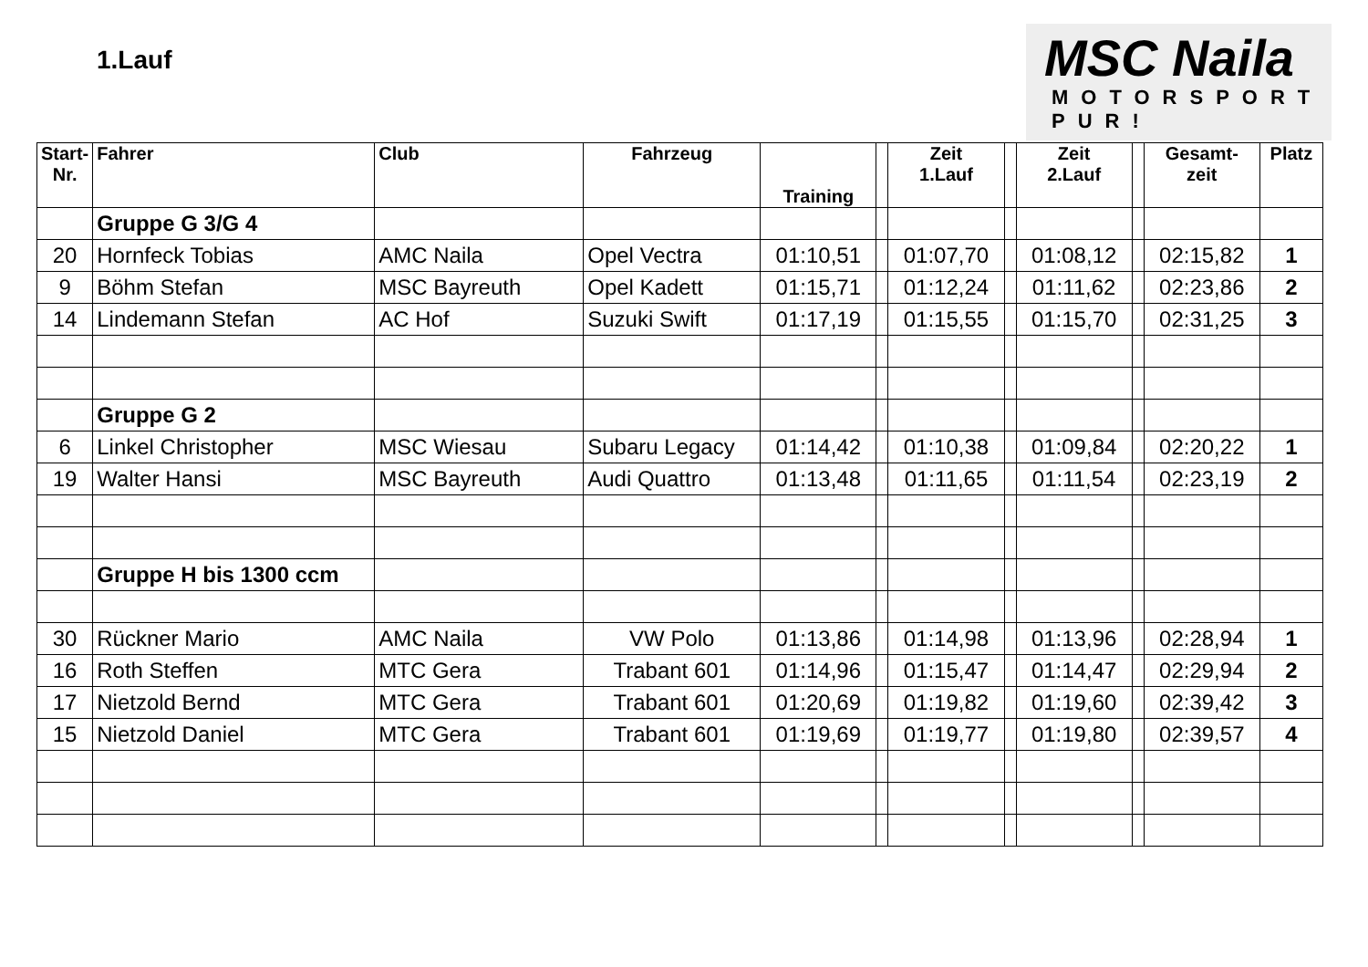1.Lauf
MSC Naila
MOTORSPORT
PUR!
| Start- Nr. | Fahrer | Club | Fahrzeug | Training | | Zeit 1.Lauf | | Zeit 2.Lauf | | Gesamt- zeit | Platz |
| --- | --- | --- | --- | --- | --- | --- | --- | --- | --- | --- | --- |
| | Gruppe G 3/G 4 | | | | | | | | | | |
| 20 | Hornfeck Tobias | AMC Naila | Opel Vectra | 01:10,51 | | 01:07,70 | | 01:08,12 | | 02:15,82 | 1 |
| 9 | Böhm Stefan | MSC Bayreuth | Opel Kadett | 01:15,71 | | 01:12,24 | | 01:11,62 | | 02:23,86 | 2 |
| 14 | Lindemann Stefan | AC Hof | Suzuki Swift | 01:17,19 | | 01:15,55 | | 01:15,70 | | 02:31,25 | 3 |
| | Gruppe G 2 | | | | | | | | | | |
| 6 | Linkel Christopher | MSC Wiesau | Subaru Legacy | 01:14,42 | | 01:10,38 | | 01:09,84 | | 02:20,22 | 1 |
| 19 | Walter Hansi | MSC Bayreuth | Audi Quattro | 01:13,48 | | 01:11,65 | | 01:11,54 | | 02:23,19 | 2 |
| | Gruppe H bis 1300 ccm | | | | | | | | | | |
| 30 | Rückner Mario | AMC Naila | VW Polo | 01:13,86 | | 01:14,98 | | 01:13,96 | | 02:28,94 | 1 |
| 16 | Roth Steffen | MTC Gera | Trabant 601 | 01:14,96 | | 01:15,47 | | 01:14,47 | | 02:29,94 | 2 |
| 17 | Nietzold Bernd | MTC Gera | Trabant 601 | 01:20,69 | | 01:19,82 | | 01:19,60 | | 02:39,42 | 3 |
| 15 | Nietzold Daniel | MTC Gera | Trabant 601 | 01:19,69 | | 01:19,77 | | 01:19,80 | | 02:39,57 | 4 |